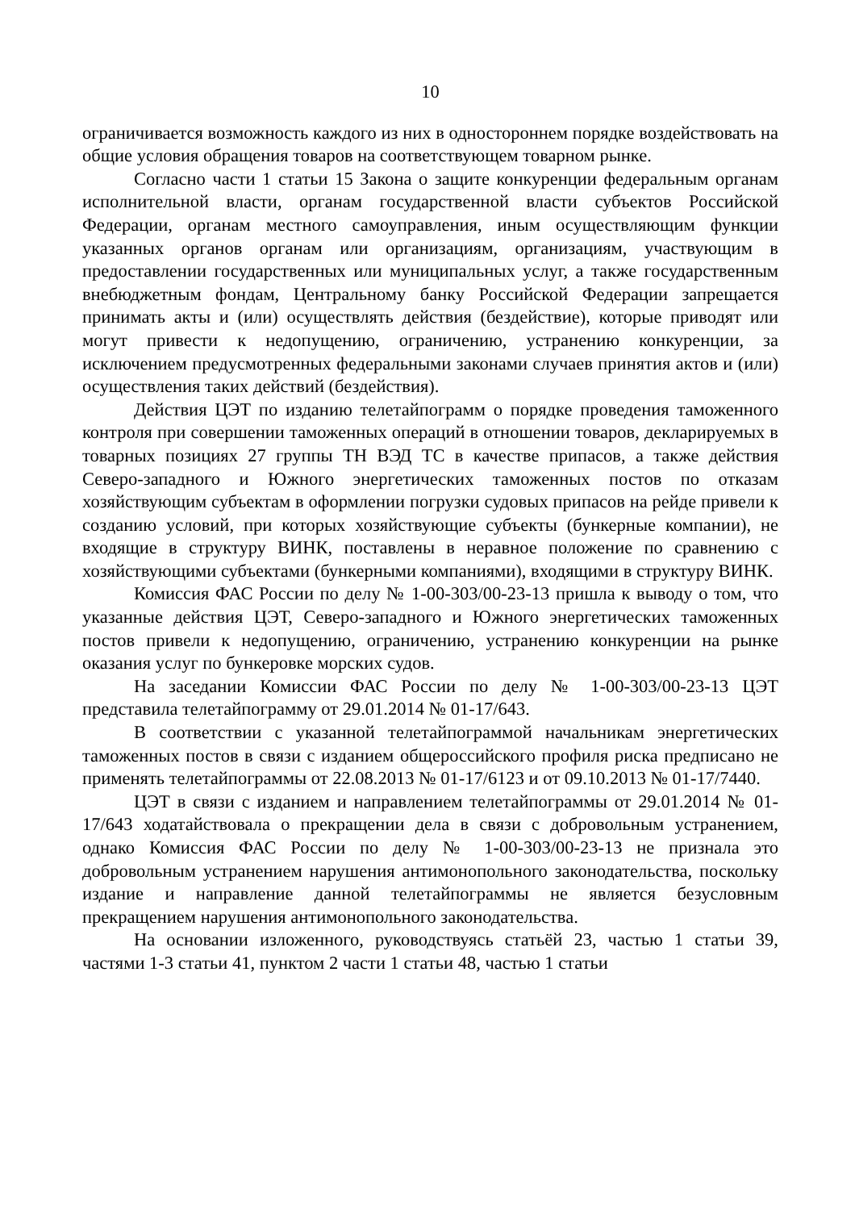10
ограничивается возможность каждого из них в одностороннем порядке воздействовать на общие условия обращения товаров на соответствующем товарном рынке.
Согласно части 1 статьи 15 Закона о защите конкуренции федеральным органам исполнительной власти, органам государственной власти субъектов Российской Федерации, органам местного самоуправления, иным осуществляющим функции указанных органов органам или организациям, организациям, участвующим в предоставлении государственных или муниципальных услуг, а также государственным внебюджетным фондам, Центральному банку Российской Федерации запрещается принимать акты и (или) осуществлять действия (бездействие), которые приводят или могут привести к недопущению, ограничению, устранению конкуренции, за исключением предусмотренных федеральными законами случаев принятия актов и (или) осуществления таких действий (бездействия).
Действия ЦЭТ по изданию телетайпограмм о порядке проведения таможенного контроля при совершении таможенных операций в отношении товаров, декларируемых в товарных позициях 27 группы ТН ВЭД ТС в качестве припасов, а также действия Северо-западного и Южного энергетических таможенных постов по отказам хозяйствующим субъектам в оформлении погрузки судовых припасов на рейде привели к созданию условий, при которых хозяйствующие субъекты (бункерные компании), не входящие в структуру ВИНК, поставлены в неравное положение по сравнению с хозяйствующими субъектами (бункерными компаниями), входящими в структуру ВИНК.
Комиссия ФАС России по делу № 1-00-303/00-23-13 пришла к выводу о том, что указанные действия ЦЭТ, Северо-западного и Южного энергетических таможенных постов привели к недопущению, ограничению, устранению конкуренции на рынке оказания услуг по бункеровке морских судов.
На заседании Комиссии ФАС России по делу № 1-00-303/00-23-13 ЦЭТ представила телетайпограмму от 29.01.2014 № 01-17/643.
В соответствии с указанной телетайпограммой начальникам энергетических таможенных постов в связи с изданием общероссийского профиля риска предписано не применять телетайпограммы от 22.08.2013 № 01-17/6123 и от 09.10.2013 № 01-17/7440.
ЦЭТ в связи с изданием и направлением телетайпограммы от 29.01.2014 № 01-17/643 ходатайствовала о прекращении дела в связи с добровольным устранением, однако Комиссия ФАС России по делу № 1-00-303/00-23-13 не признала это добровольным устранением нарушения антимонопольного законодательства, поскольку издание и направление данной телетайпограммы не является безусловным прекращением нарушения антимонопольного законодательства.
На основании изложенного, руководствуясь статьёй 23, частью 1 статьи 39, частями 1-3 статьи 41, пунктом 2 части 1 статьи 48, частью 1 статьи